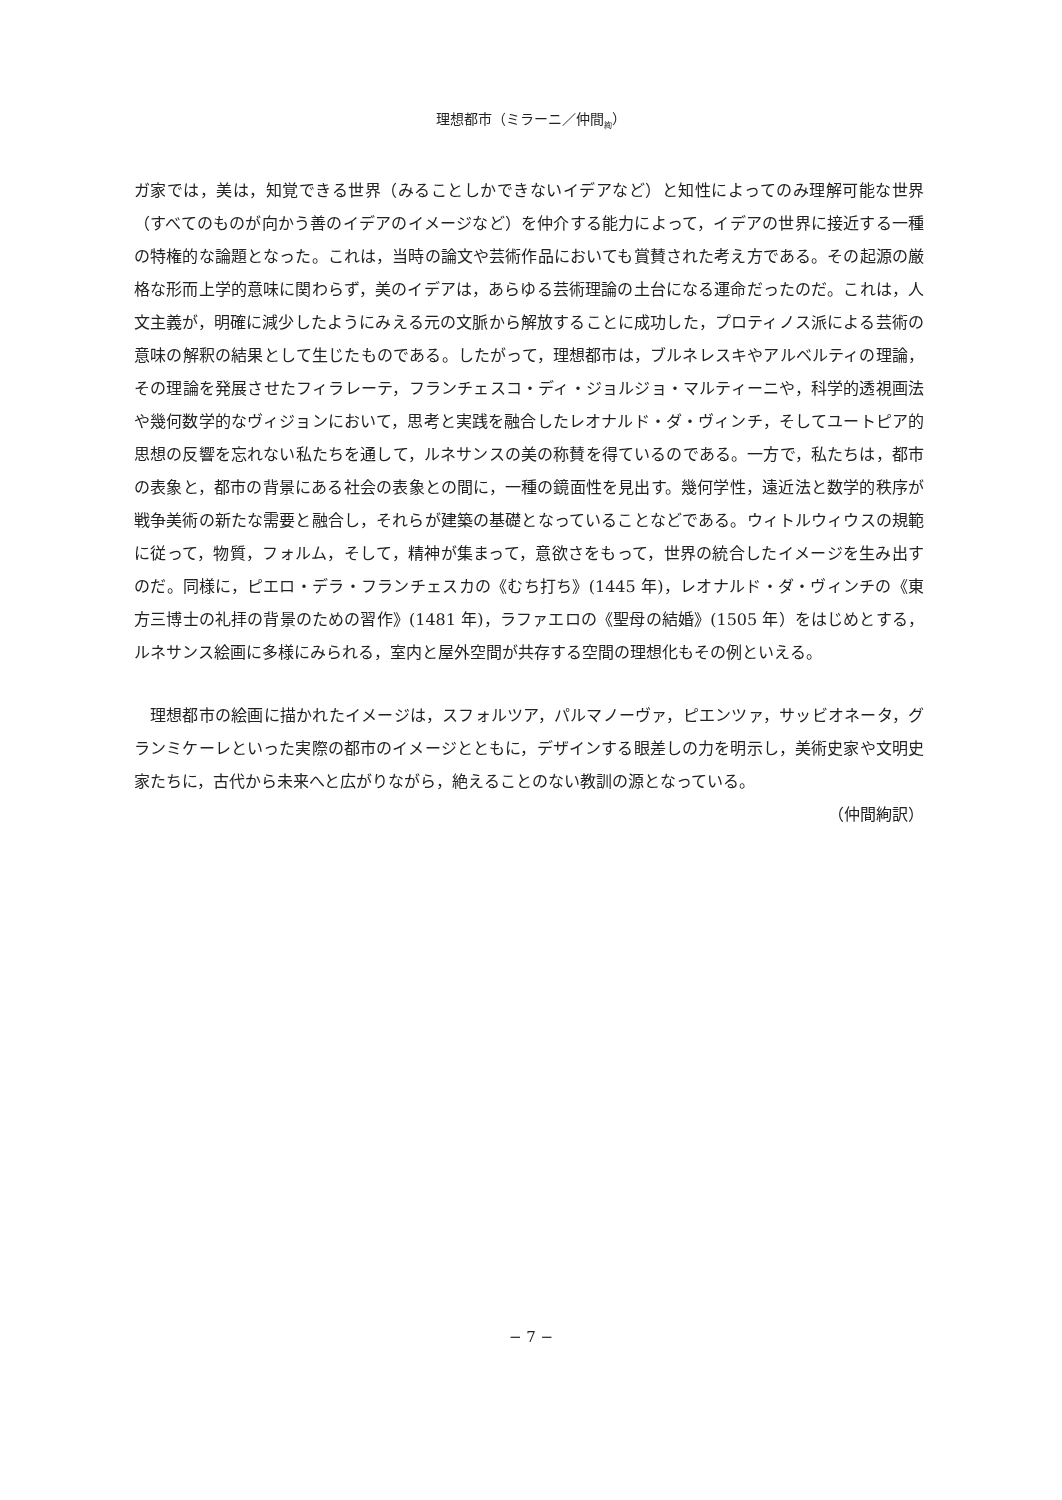理想都市（ミラーニ／仲間<sub>絢</sub>）
ガ家では，美は，知覚できる世界（みることしかできないイデアなど）と知性によってのみ理解可能な世界（すべてのものが向かう善のイデアのイメージなど）を仲介する能力によって，イデアの世界に接近する一種の特権的な論題となった。これは，当時の論文や芸術作品においても賞賛された考え方である。その起源の厳格な形而上学的意味に関わらず，美のイデアは，あらゆる芸術理論の土台になる運命だったのだ。これは，人文主義が，明確に減少したようにみえる元の文脈から解放することに成功した，プロティノス派による芸術の意味の解釈の結果として生じたものである。したがって，理想都市は，ブルネレスキやアルベルティの理論，その理論を発展させたフィラレーテ，フランチェスコ・ディ・ジョルジョ・マルティーニや，科学的透視画法や幾何数学的なヴィジョンにおいて，思考と実践を融合したレオナルド・ダ・ヴィンチ，そしてユートピア的思想の反響を忘れない私たちを通して，ルネサンスの美の称賛を得ているのである。一方で，私たちは，都市の表象と，都市の背景にある社会の表象との間に，一種の鏡面性を見出す。幾何学性，遠近法と数学的秩序が戦争美術の新たな需要と融合し，それらが建築の基礎となっていることなどである。ウィトルウィウスの規範に従って，物質，フォルム，そして，精神が集まって，意欲さをもって，世界の統合したイメージを生み出すのだ。同様に，ピエロ・デラ・フランチェスカの《むち打ち》(1445 年)，レオナルド・ダ・ヴィンチの《東方三博士の礼拝の背景のための習作》(1481 年)，ラファエロの《聖母の結婚》(1505 年）をはじめとする，ルネサンス絵画に多様にみられる，室内と屋外空間が共存する空間の理想化もその例といえる。
理想都市の絵画に描かれたイメージは，スフォルツア，パルマノーヴァ，ピエンツァ，サッビオネータ，グランミケーレといった実際の都市のイメージとともに，デザインする眼差しの力を明示し，美術史家や文明史家たちに，古代から未来へと広がりながら，絶えることのない教訓の源となっている。
（仲間絢訳）
− 7 −